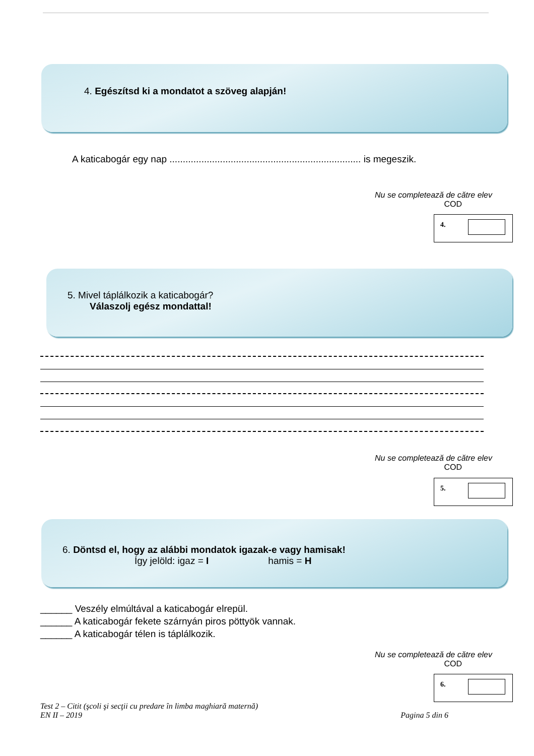4. Egészítsd ki a mondatot a szöveg alapján!
A katicabogár egy nap ........................................................................ is megeszik.
Nu se completează de către elev
COD
4.
5. Mivel táplálkozik a katicabogár?
Válaszolj egész mondattal!
Nu se completează de către elev
COD
5.
6. Döntsd el, hogy az alábbi mondatok igazak-e vagy hamisak!
Így jelöld: igaz = I hamis = H
______ Veszély elmúltával a katicabogár elrepül.
______ A katicabogár fekete szárnyán piros pöttyök vannak.
______ A katicabogár télen is táplálkozik.
Nu se completează de către elev
COD
6.
Test 2 – Citit (şcoli şi secţii cu predare în limba maghiară maternă)
EN II – 2019 Pagina 5 din 6